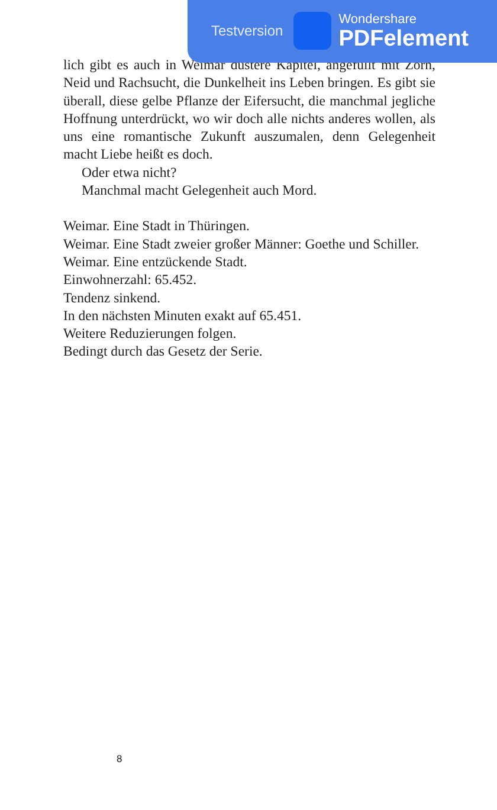lich gibt es auch in Weimar düstere Kapitel, angefüllt mit Zorn, Neid und Rachsucht, die Dunkelheit ins Leben bringen. Es gibt sie überall, diese gelbe Pflanze der Eifersucht, die manchmal jegliche Hoffnung unterdrückt, wo wir doch alle nichts anderes wollen, als uns eine romantische Zukunft auszumalen, denn Gelegenheit macht Liebe heißt es doch.
Oder etwa nicht?
Manchmal macht Gelegenheit auch Mord.
Weimar. Eine Stadt in Thüringen.
Weimar. Eine Stadt zweier großer Männer: Goethe und Schiller.
Weimar. Eine entzückende Stadt.
Einwohnerzahl: 65.452.
Tendenz sinkend.
In den nächsten Minuten exakt auf 65.451.
Weitere Reduzierungen folgen.
Bedingt durch das Gesetz der Serie.
Testversion
Wondershare
PDFelement
8